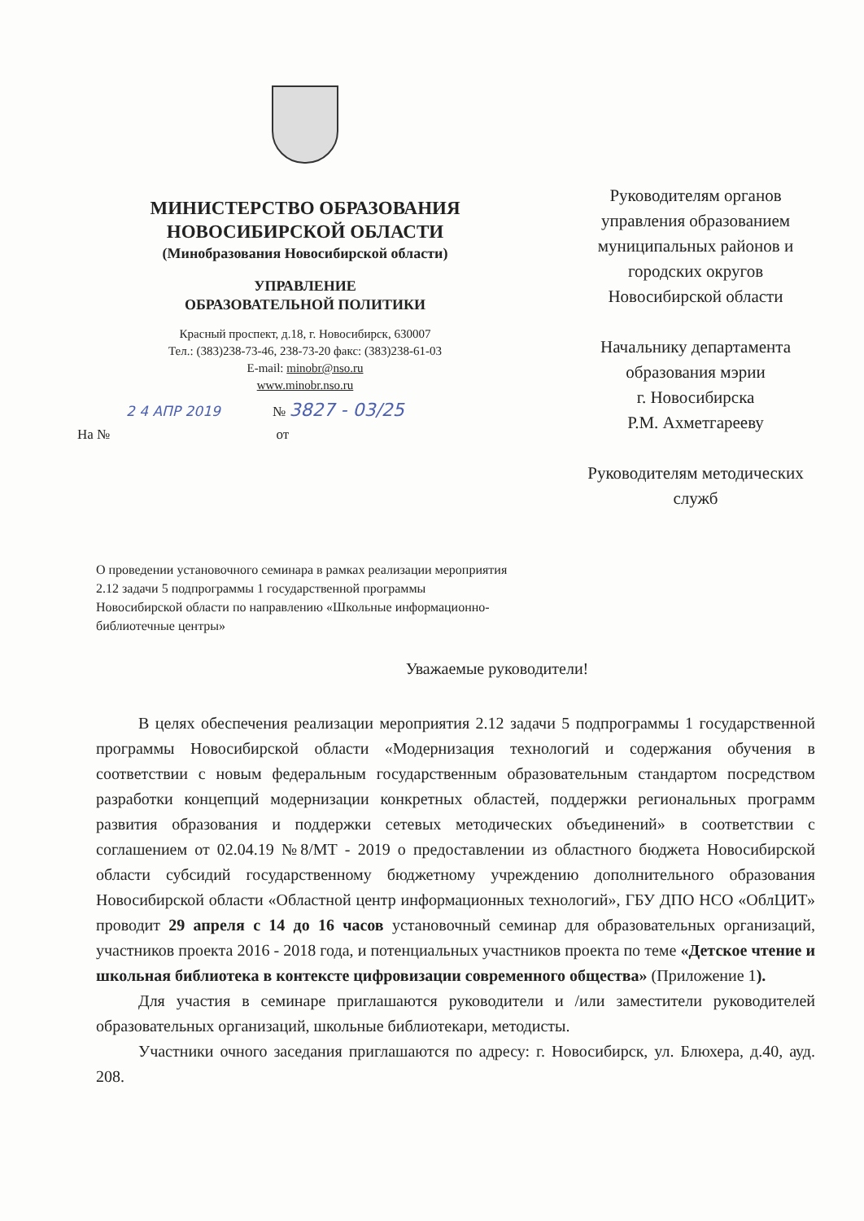МИНИСТЕРСТВО ОБРАЗОВАНИЯ
НОВОСИБИРСКОЙ ОБЛАСТИ
(Минобразования Новосибирской области)
УПРАВЛЕНИЕ
ОБРАЗОВАТЕЛЬНОЙ ПОЛИТИКИ
Красный проспект, д.18, г. Новосибирск, 630007
Тел.: (383)238-73-46, 238-73-20 факс: (383)238-61-03
E-mail: minobr@nso.ru
www.minobr.nso.ru
2 4 АПР 2019 № 3827 - 03/25
На № от
Руководителям органов
управления образованием
муниципальных районов и
городских округов
Новосибирской области
Начальнику департамента
образования мэрии
г. Новосибирска
Р.М. Ахметгарееву
Руководителям методических
служб
О проведении установочного семинара в рамках реализации мероприятия 2.12 задачи 5 подпрограммы 1 государственной программы Новосибирской области по направлению «Школьные информационно-библиотечные центры»
Уважаемые руководители!
В целях обеспечения реализации мероприятия 2.12 задачи 5 подпрограммы 1 государственной программы Новосибирской области «Модернизация технологий и содержания обучения в соответствии с новым федеральным государственным образовательным стандартом посредством разработки концепций модернизации конкретных областей, поддержки региональных программ развития образования и поддержки сетевых методических объединений» в соответствии с соглашением от 02.04.19 №8/МТ - 2019 о предоставлении из областного бюджета Новосибирской области субсидий государственному бюджетному учреждению дополнительного образования Новосибирской области «Областной центр информационных технологий», ГБУ ДПО НСО «ОблЦИТ» проводит 29 апреля с 14 до 16 часов установочный семинар для образовательных организаций, участников проекта 2016 - 2018 года, и потенциальных участников проекта по теме «Детское чтение и школьная библиотека в контексте цифровизации современного общества» (Приложение 1).
Для участия в семинаре приглашаются руководители и /или заместители руководителей образовательных организаций, школьные библиотекари, методисты.
Участники очного заседания приглашаются по адресу: г. Новосибирск, ул. Блюхера, д.40, ауд. 208.